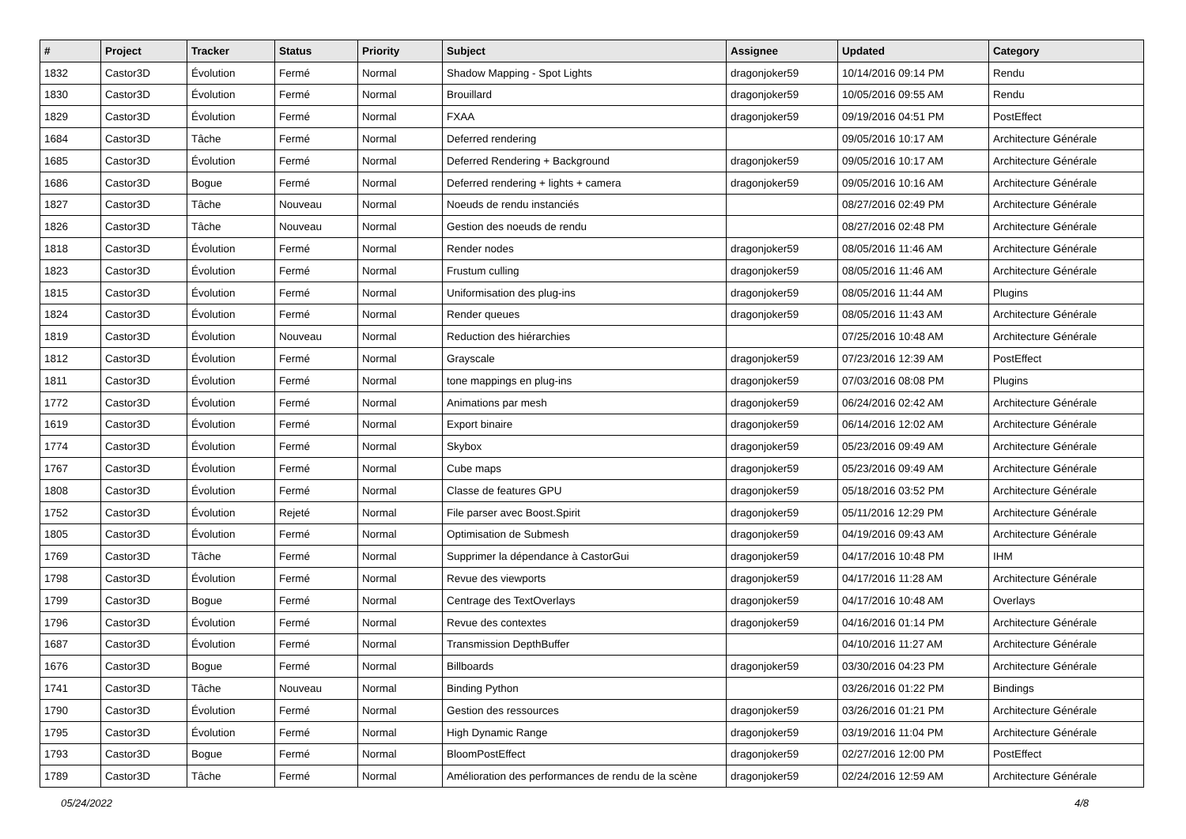| # | Project | Tracker | Status | Priority | Subject | Assignee | Updated | Category |
| --- | --- | --- | --- | --- | --- | --- | --- | --- |
| 1832 | Castor3D | Évolution | Fermé | Normal | Shadow Mapping - Spot Lights | dragonjoker59 | 10/14/2016 09:14 PM | Rendu |
| 1830 | Castor3D | Évolution | Fermé | Normal | Brouillard | dragonjoker59 | 10/05/2016 09:55 AM | Rendu |
| 1829 | Castor3D | Évolution | Fermé | Normal | FXAA | dragonjoker59 | 09/19/2016 04:51 PM | PostEffect |
| 1684 | Castor3D | Tâche | Fermé | Normal | Deferred rendering | | 09/05/2016 10:17 AM | Architecture Générale |
| 1685 | Castor3D | Évolution | Fermé | Normal | Deferred Rendering + Background | dragonjoker59 | 09/05/2016 10:17 AM | Architecture Générale |
| 1686 | Castor3D | Bogue | Fermé | Normal | Deferred rendering + lights + camera | dragonjoker59 | 09/05/2016 10:16 AM | Architecture Générale |
| 1827 | Castor3D | Tâche | Nouveau | Normal | Noeuds de rendu instanciés | | 08/27/2016 02:49 PM | Architecture Générale |
| 1826 | Castor3D | Tâche | Nouveau | Normal | Gestion des noeuds de rendu | | 08/27/2016 02:48 PM | Architecture Générale |
| 1818 | Castor3D | Évolution | Fermé | Normal | Render nodes | dragonjoker59 | 08/05/2016 11:46 AM | Architecture Générale |
| 1823 | Castor3D | Évolution | Fermé | Normal | Frustum culling | dragonjoker59 | 08/05/2016 11:46 AM | Architecture Générale |
| 1815 | Castor3D | Évolution | Fermé | Normal | Uniformisation des plug-ins | dragonjoker59 | 08/05/2016 11:44 AM | Plugins |
| 1824 | Castor3D | Évolution | Fermé | Normal | Render queues | dragonjoker59 | 08/05/2016 11:43 AM | Architecture Générale |
| 1819 | Castor3D | Évolution | Nouveau | Normal | Reduction des hiérarchies | | 07/25/2016 10:48 AM | Architecture Générale |
| 1812 | Castor3D | Évolution | Fermé | Normal | Grayscale | dragonjoker59 | 07/23/2016 12:39 AM | PostEffect |
| 1811 | Castor3D | Évolution | Fermé | Normal | tone mappings en plug-ins | dragonjoker59 | 07/03/2016 08:08 PM | Plugins |
| 1772 | Castor3D | Évolution | Fermé | Normal | Animations par mesh | dragonjoker59 | 06/24/2016 02:42 AM | Architecture Générale |
| 1619 | Castor3D | Évolution | Fermé | Normal | Export binaire | dragonjoker59 | 06/14/2016 12:02 AM | Architecture Générale |
| 1774 | Castor3D | Évolution | Fermé | Normal | Skybox | dragonjoker59 | 05/23/2016 09:49 AM | Architecture Générale |
| 1767 | Castor3D | Évolution | Fermé | Normal | Cube maps | dragonjoker59 | 05/23/2016 09:49 AM | Architecture Générale |
| 1808 | Castor3D | Évolution | Fermé | Normal | Classe de features GPU | dragonjoker59 | 05/18/2016 03:52 PM | Architecture Générale |
| 1752 | Castor3D | Évolution | Rejeté | Normal | File parser avec Boost.Spirit | dragonjoker59 | 05/11/2016 12:29 PM | Architecture Générale |
| 1805 | Castor3D | Évolution | Fermé | Normal | Optimisation de Submesh | dragonjoker59 | 04/19/2016 09:43 AM | Architecture Générale |
| 1769 | Castor3D | Tâche | Fermé | Normal | Supprimer la dépendance à CastorGui | dragonjoker59 | 04/17/2016 10:48 PM | IHM |
| 1798 | Castor3D | Évolution | Fermé | Normal | Revue des viewports | dragonjoker59 | 04/17/2016 11:28 AM | Architecture Générale |
| 1799 | Castor3D | Bogue | Fermé | Normal | Centrage des TextOverlays | dragonjoker59 | 04/17/2016 10:48 AM | Overlays |
| 1796 | Castor3D | Évolution | Fermé | Normal | Revue des contextes | dragonjoker59 | 04/16/2016 01:14 PM | Architecture Générale |
| 1687 | Castor3D | Évolution | Fermé | Normal | Transmission DepthBuffer | | 04/10/2016 11:27 AM | Architecture Générale |
| 1676 | Castor3D | Bogue | Fermé | Normal | Billboards | dragonjoker59 | 03/30/2016 04:23 PM | Architecture Générale |
| 1741 | Castor3D | Tâche | Nouveau | Normal | Binding Python | | 03/26/2016 01:22 PM | Bindings |
| 1790 | Castor3D | Évolution | Fermé | Normal | Gestion des ressources | dragonjoker59 | 03/26/2016 01:21 PM | Architecture Générale |
| 1795 | Castor3D | Évolution | Fermé | Normal | High Dynamic Range | dragonjoker59 | 03/19/2016 11:04 PM | Architecture Générale |
| 1793 | Castor3D | Bogue | Fermé | Normal | BloomPostEffect | dragonjoker59 | 02/27/2016 12:00 PM | PostEffect |
| 1789 | Castor3D | Tâche | Fermé | Normal | Amélioration des performances de rendu de la scène | dragonjoker59 | 02/24/2016 12:59 AM | Architecture Générale |
05/24/2022 4/8